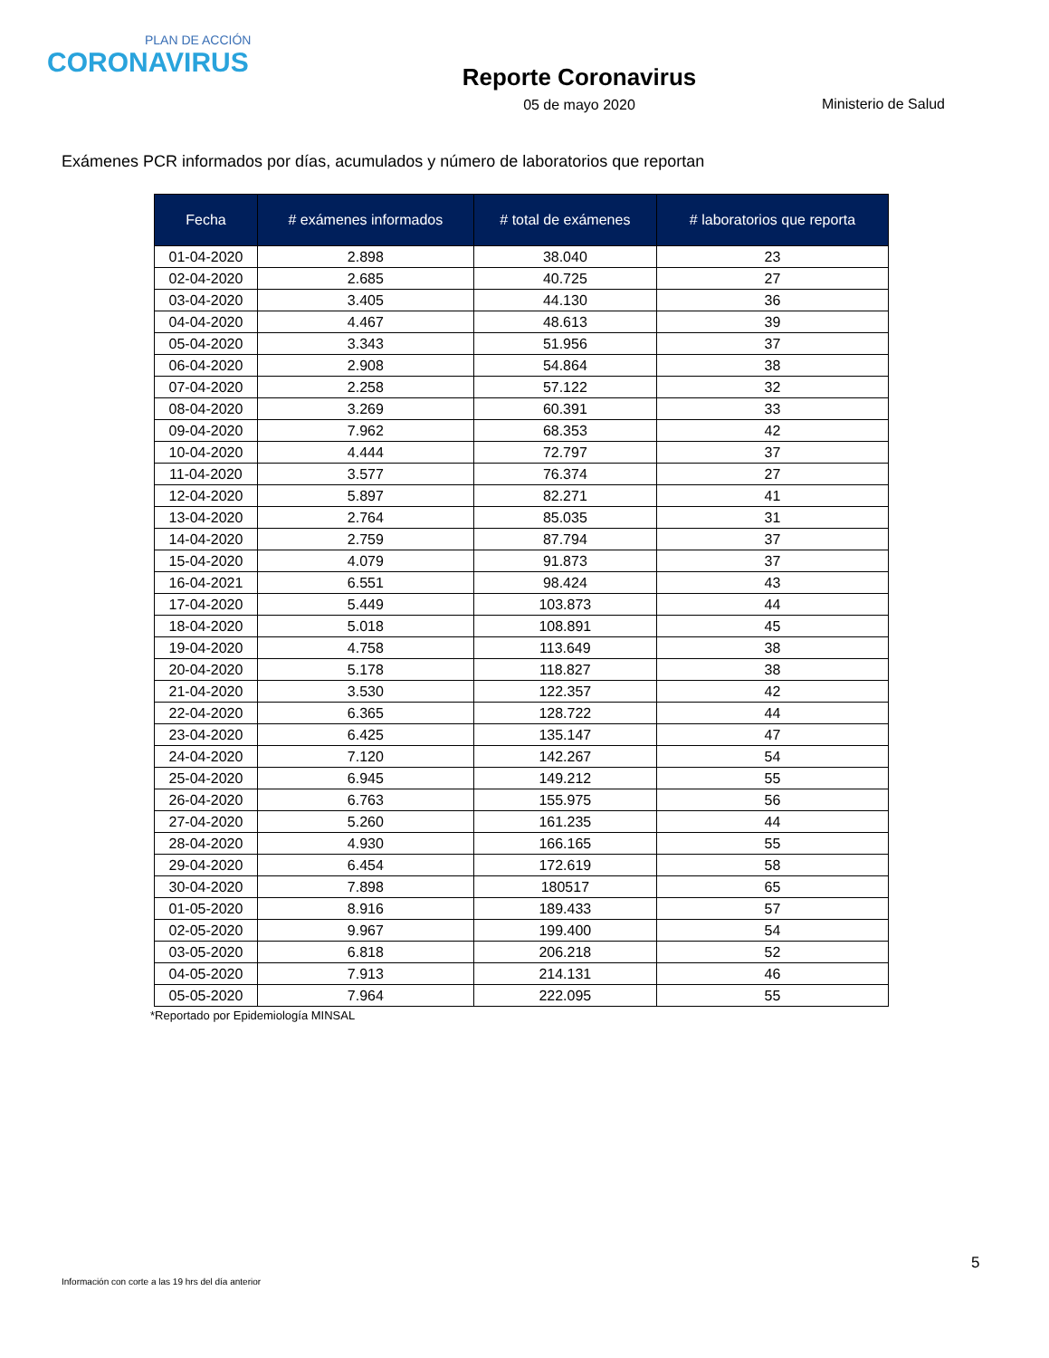PLAN DE ACCIÓN
CORONAVIRUS
Reporte Coronavirus
05 de mayo 2020
Ministerio de Salud
Exámenes PCR informados por días, acumulados y número de laboratorios que reportan
| Fecha | # exámenes informados | # total de exámenes | # laboratorios que reporta |
| --- | --- | --- | --- |
| 01-04-2020 | 2.898 | 38.040 | 23 |
| 02-04-2020 | 2.685 | 40.725 | 27 |
| 03-04-2020 | 3.405 | 44.130 | 36 |
| 04-04-2020 | 4.467 | 48.613 | 39 |
| 05-04-2020 | 3.343 | 51.956 | 37 |
| 06-04-2020 | 2.908 | 54.864 | 38 |
| 07-04-2020 | 2.258 | 57.122 | 32 |
| 08-04-2020 | 3.269 | 60.391 | 33 |
| 09-04-2020 | 7.962 | 68.353 | 42 |
| 10-04-2020 | 4.444 | 72.797 | 37 |
| 11-04-2020 | 3.577 | 76.374 | 27 |
| 12-04-2020 | 5.897 | 82.271 | 41 |
| 13-04-2020 | 2.764 | 85.035 | 31 |
| 14-04-2020 | 2.759 | 87.794 | 37 |
| 15-04-2020 | 4.079 | 91.873 | 37 |
| 16-04-2021 | 6.551 | 98.424 | 43 |
| 17-04-2020 | 5.449 | 103.873 | 44 |
| 18-04-2020 | 5.018 | 108.891 | 45 |
| 19-04-2020 | 4.758 | 113.649 | 38 |
| 20-04-2020 | 5.178 | 118.827 | 38 |
| 21-04-2020 | 3.530 | 122.357 | 42 |
| 22-04-2020 | 6.365 | 128.722 | 44 |
| 23-04-2020 | 6.425 | 135.147 | 47 |
| 24-04-2020 | 7.120 | 142.267 | 54 |
| 25-04-2020 | 6.945 | 149.212 | 55 |
| 26-04-2020 | 6.763 | 155.975 | 56 |
| 27-04-2020 | 5.260 | 161.235 | 44 |
| 28-04-2020 | 4.930 | 166.165 | 55 |
| 29-04-2020 | 6.454 | 172.619 | 58 |
| 30-04-2020 | 7.898 | 180517 | 65 |
| 01-05-2020 | 8.916 | 189.433 | 57 |
| 02-05-2020 | 9.967 | 199.400 | 54 |
| 03-05-2020 | 6.818 | 206.218 | 52 |
| 04-05-2020 | 7.913 | 214.131 | 46 |
| 05-05-2020 | 7.964 | 222.095 | 55 |
*Reportado por Epidemiología MINSAL
5
Información con corte a las 19 hrs del día anterior